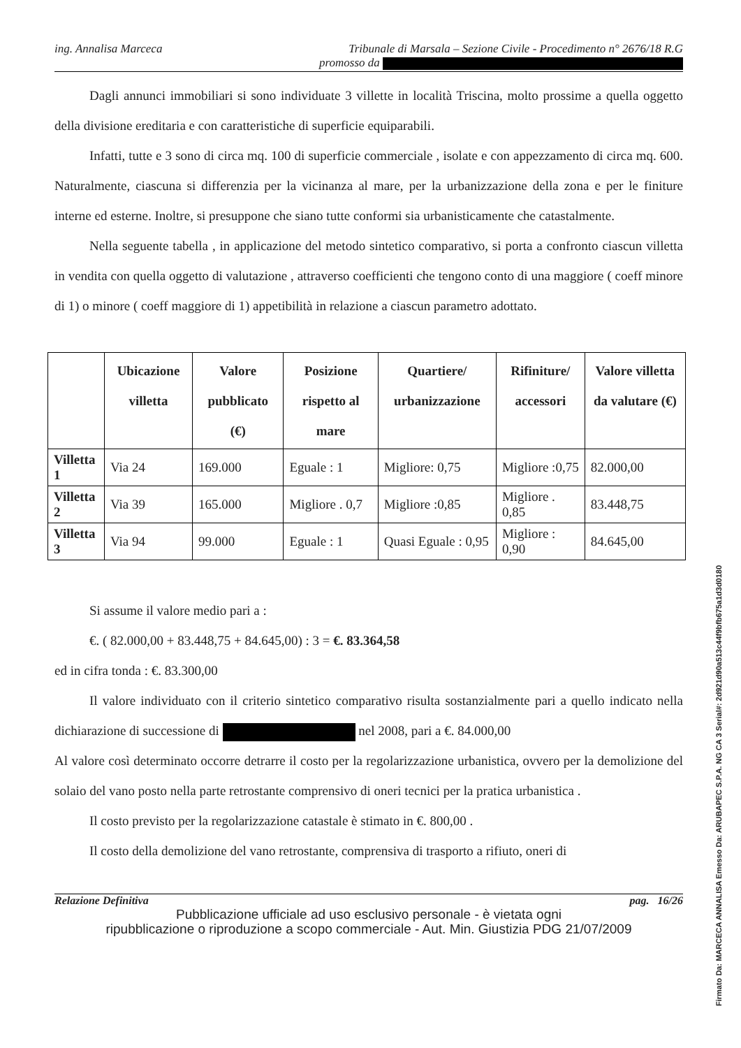ing. Annalisa Marceca Tribunale di Marsala – Sezione Civile - Procedimento n° 2676/18 R.G
promosso da
Dagli annunci immobiliari si sono individuate 3 villette in località Triscina, molto prossime a quella oggetto della divisione ereditaria e con caratteristiche di superficie equiparabili.
Infatti, tutte e 3 sono di circa mq. 100 di superficie commerciale , isolate e con appezzamento di circa mq. 600. Naturalmente, ciascuna si differenzia per la vicinanza al mare, per la urbanizzazione della zona e per le finiture interne ed esterne. Inoltre, si presuppone che siano tutte conformi sia urbanisticamente che catastalmente.
Nella seguente tabella , in applicazione del metodo sintetico comparativo, si porta a confronto ciascun villetta in vendita con quella oggetto di valutazione , attraverso coefficienti che tengono conto di una maggiore ( coeff minore di 1) o minore ( coeff maggiore di 1) appetibilità in relazione a ciascun parametro adottato.
| | Ubicazione villetta | Valore pubblicato (€) | Posizione rispetto al mare | Quartiere/ urbanizzazione | Rifiniture/ accessori | Valore villetta da valutare (€) |
| --- | --- | --- | --- | --- | --- | --- |
| Villetta 1 | Via 24 | 169.000 | Eguale : 1 | Migliore: 0,75 | Migliore :0,75 | 82.000,00 |
| Villetta 2 | Via 39 | 165.000 | Migliore . 0,7 | Migliore :0,85 | Migliore . 0,85 | 83.448,75 |
| Villetta 3 | Via 94 | 99.000 | Eguale : 1 | Quasi Eguale : 0,95 | Migliore : 0,90 | 84.645,00 |
Si assume il valore medio pari a :
€. ( 82.000,00 + 83.448,75 + 84.645,00) : 3 = €. 83.364,58
ed in cifra tonda : €. 83.300,00
Il valore individuato con il criterio sintetico comparativo risulta sostanzialmente pari a quello indicato nella dichiarazione di successione di nel 2008, pari a €. 84.000,00
Al valore così determinato occorre detrarre il costo per la regolarizzazione urbanistica, ovvero per la demolizione del solaio del vano posto nella parte retrostante comprensivo di oneri tecnici per la pratica urbanistica .
Il costo previsto per la regolarizzazione catastale è stimato in €. 800,00 .
Il costo della demolizione del vano retrostante, comprensiva di trasporto a rifiuto, oneri di
Relazione Definitiva pag. 16/26
Pubblicazione ufficiale ad uso esclusivo personale - è vietata ogni
ripubblicazione o riproduzione a scopo commerciale - Aut. Min. Giustizia PDG 21/07/2009
Firmato Da: MARCECA ANNALISA Emesso Da: ARUBAPEC S.P.A. NG CA 3 Serial#: 2d921d90a513c44f9bfb675a1d3d0180